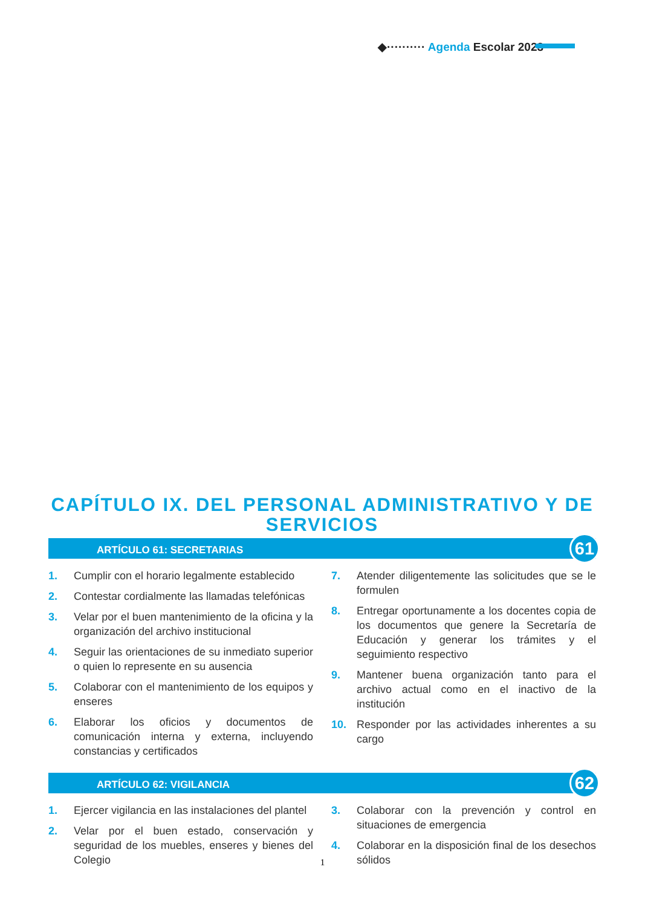◆·········· Agenda Escolar 2023
CAPÍTULO IX. DEL PERSONAL ADMINISTRATIVO Y DE SERVICIOS
ARTÍCULO 61: SECRETARIAS
61
1. Cumplir con el horario legalmente establecido
2. Contestar cordialmente las llamadas telefónicas
3. Velar por el buen mantenimiento de la oficina y la organización del archivo institucional
4. Seguir las orientaciones de su inmediato superior o quien lo represente en su ausencia
5. Colaborar con el mantenimiento de los equipos y enseres
6. Elaborar los oficios y documentos de comunicación interna y externa, incluyendo constancias y certificados
7. Atender diligentemente las solicitudes que se le formulen
8. Entregar oportunamente a los docentes copia de los documentos que genere la Secretaría de Educación y generar los trámites y el seguimiento respectivo
9. Mantener buena organización tanto para el archivo actual como en el inactivo de la institución
10. Responder por las actividades inherentes a su cargo
ARTÍCULO 62: VIGILANCIA
62
1. Ejercer vigilancia en las instalaciones del plantel
2. Velar por el buen estado, conservación y seguridad de los muebles, enseres y bienes del Colegio
3. Colaborar con la prevención y control en situaciones de emergencia
4. Colaborar en la disposición final de los desechos sólidos
1